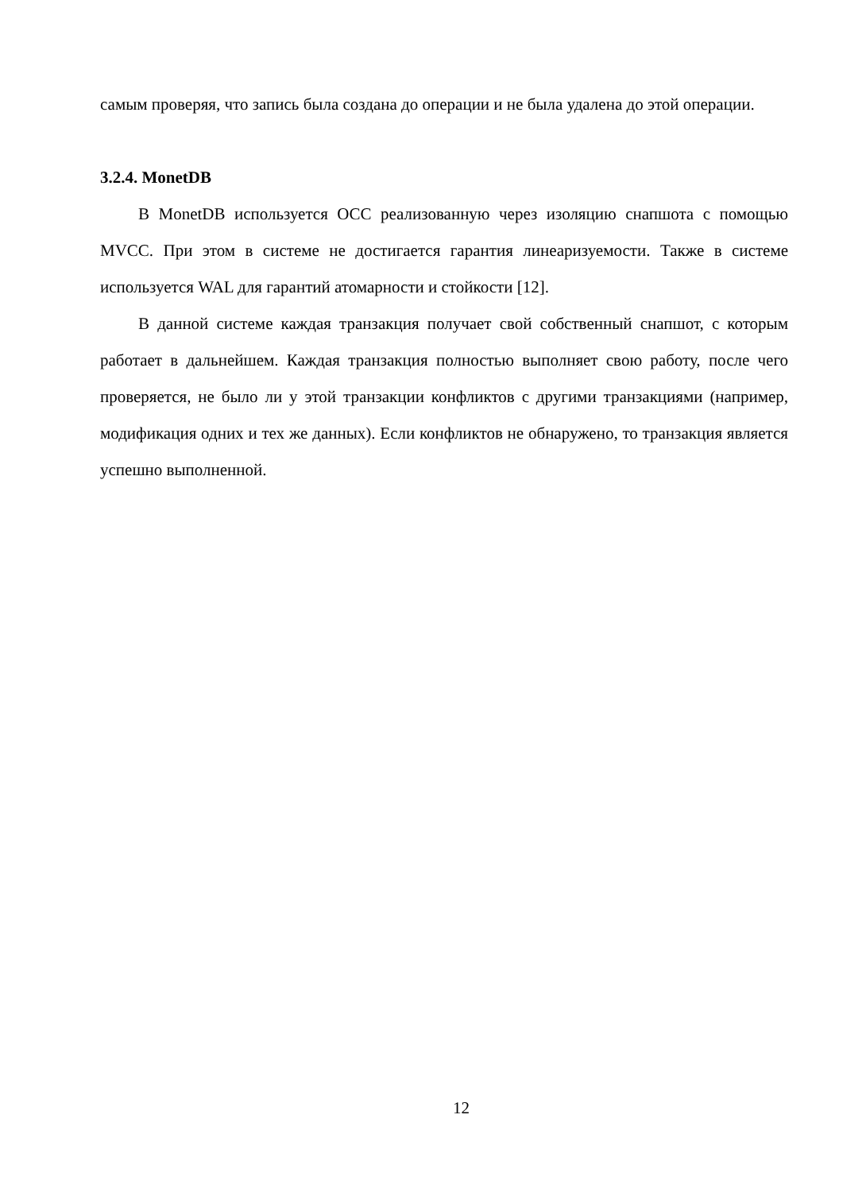самым проверяя, что запись была создана до операции и не была удалена до этой операции.
3.2.4. MonetDB
В MonetDB используется OCC реализованную через изоляцию снапшота с помощью MVCC. При этом в системе не достигается гарантия линеаризуемости. Также в системе используется WAL для гарантий атомарности и стойкости [12].
В данной системе каждая транзакция получает свой собственный снапшот, с которым работает в дальнейшем. Каждая транзакция полностью выполняет свою работу, после чего проверяется, не было ли у этой транзакции конфликтов с другими транзакциями (например, модификация одних и тех же данных). Если конфликтов не обнаружено, то транзакция является успешно выполненной.
12